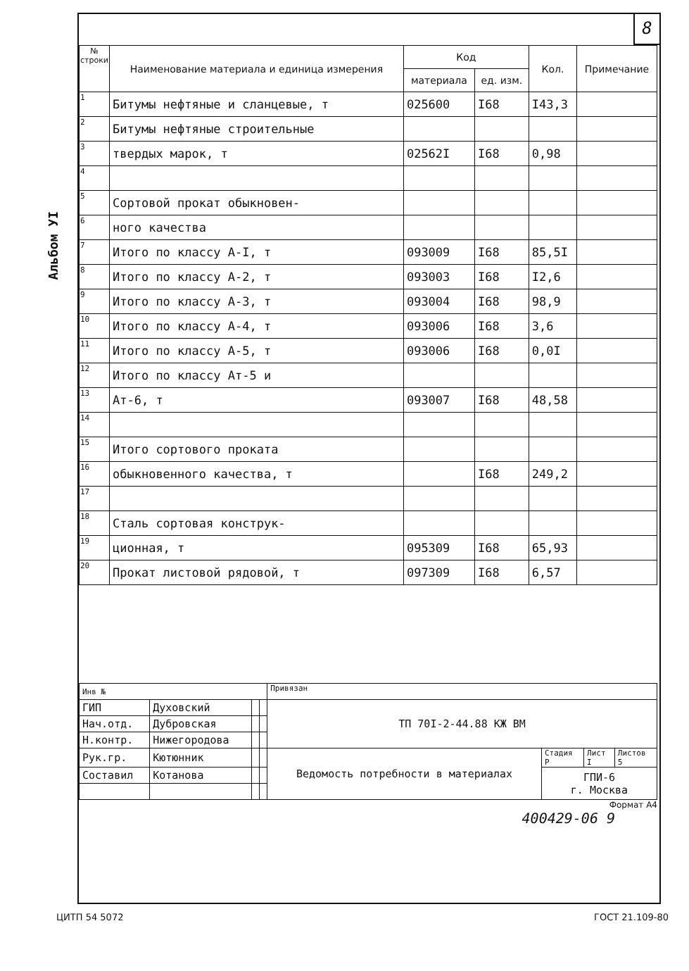8
Альбом УI
| № строки | Наименование материала и единица измерения | Код | | Кол. | Примечание |
| --- | --- | --- | --- | --- | --- |
| | | материала | ед. изм. | | |
| 1 | Битумы нефтяные и сланцевые, т | 025600 | I68 | I43,3 | |
| 2 | Битумы нефтяные строительные | | | | |
| 3 | твердых марок, т | 02562I | I68 | 0,98 | |
| 4 | | | | | |
| 5 | Сортовой прокат обыкновен- | | | | |
| 6 | ного качества | | | | |
| 7 | Итого по классу А-I, т | 093009 | I68 | 85,5I | |
| 8 | Итого по классу А-2, т | 093003 | I68 | I2,6 | |
| 9 | Итого по классу А-3, т | 093004 | I68 | 98,9 | |
| 10 | Итого по классу А-4, т | 093006 | I68 | 3,6 | |
| 11 | Итого по классу А-5, т | 093006 | I68 | 0,0I | |
| 12 | Итого по классу Ат-5 и | | | | |
| 13 | Ат-6, т | 093007 | I68 | 48,58 | |
| 14 | | | | | |
| 15 | Итого сортового проката | | | | |
| 16 | обыкновенного качества, т | | I68 | 249,2 | |
| 17 | | | | | |
| 18 | Сталь сортовая конструк- | | | | |
| 19 | ционная, т | 095309 | I68 | 65,93 | |
| 20 | Прокат листовой рядовой, т | 097309 | I68 | 6,57 | |
| Инв № | | | | Привязан | | | |
| ГИП | Духовский | | | ТП 70I-2-44.88 КЖ ВМ | | | |
| Нач.отд. | Дубровская | | | | | | |
| Н.контр. | Нижегородова | | | | | | |
| Рук.гр. | Кютюнник | | | Ведомость потребности в материалах | Стадия Р | Лист I | Листов 5 |
| Составил | Котанова | | | | ГПИ-6 г. Москва | | |
Формат А4
400429-06 9
ЦИТП 54 5072 ГОСТ 21.109-80